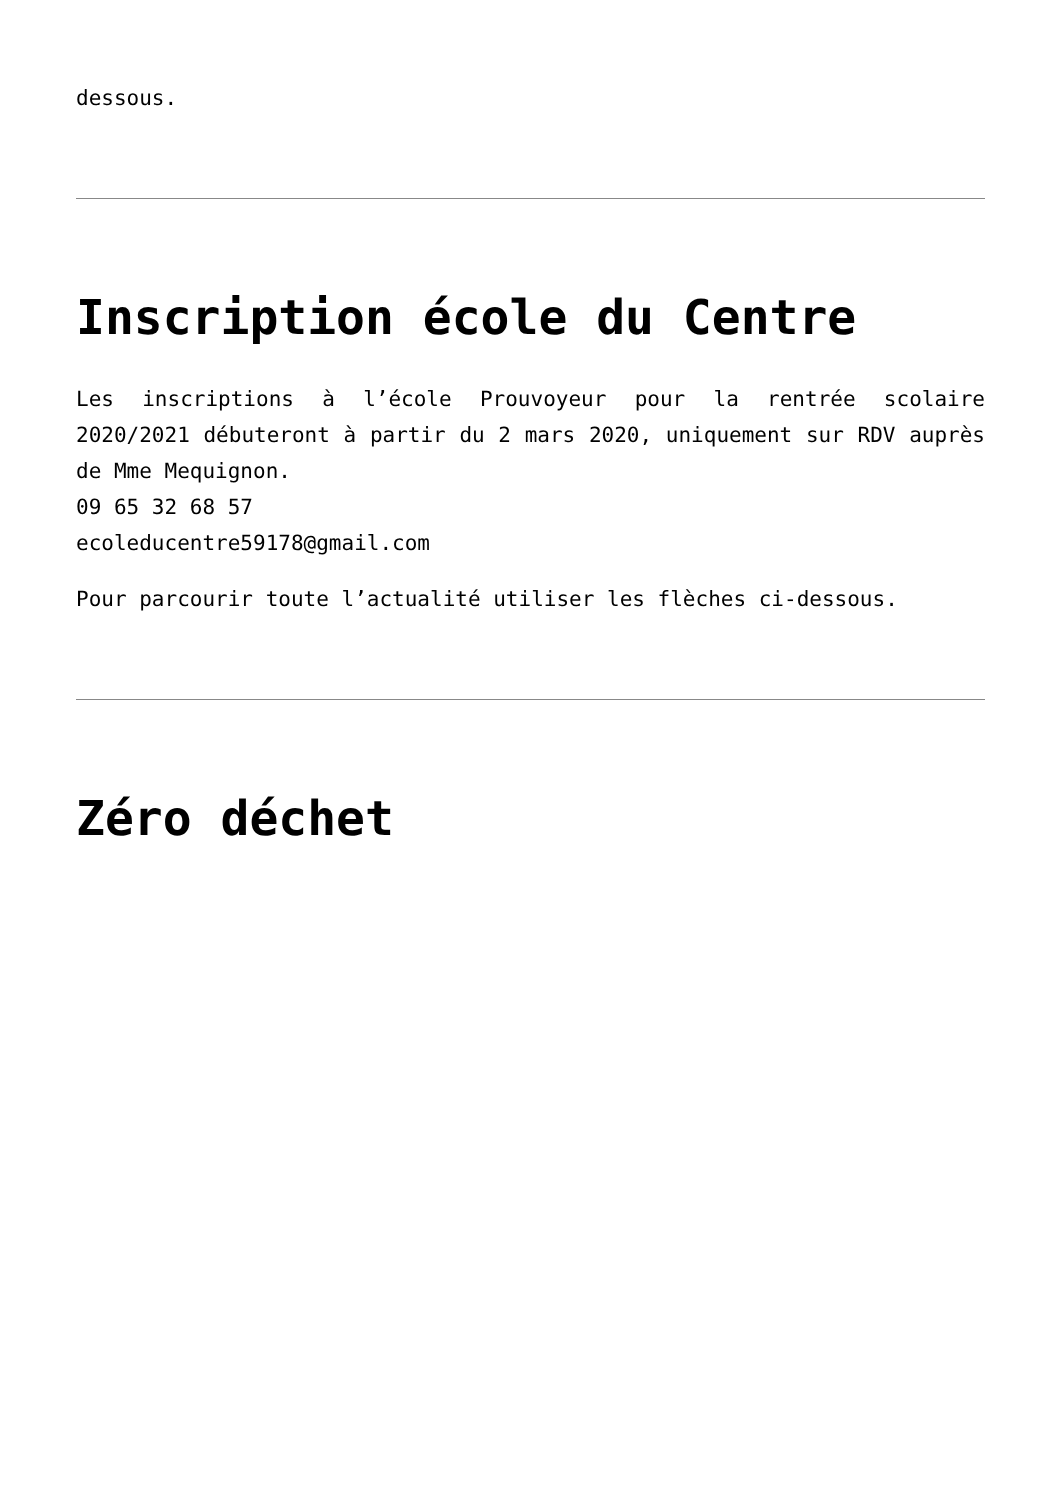dessous.
Inscription école du Centre
Les inscriptions à l’école Prouvoyeur pour la rentrée scolaire 2020/2021 débuteront à partir du 2 mars 2020, uniquement sur RDV auprès de Mme Mequignon.
09 65 32 68 57
ecoleducentre59178@gmail.com
Pour parcourir toute l’actualité utiliser les flèches ci-dessous.
Zéro déchet